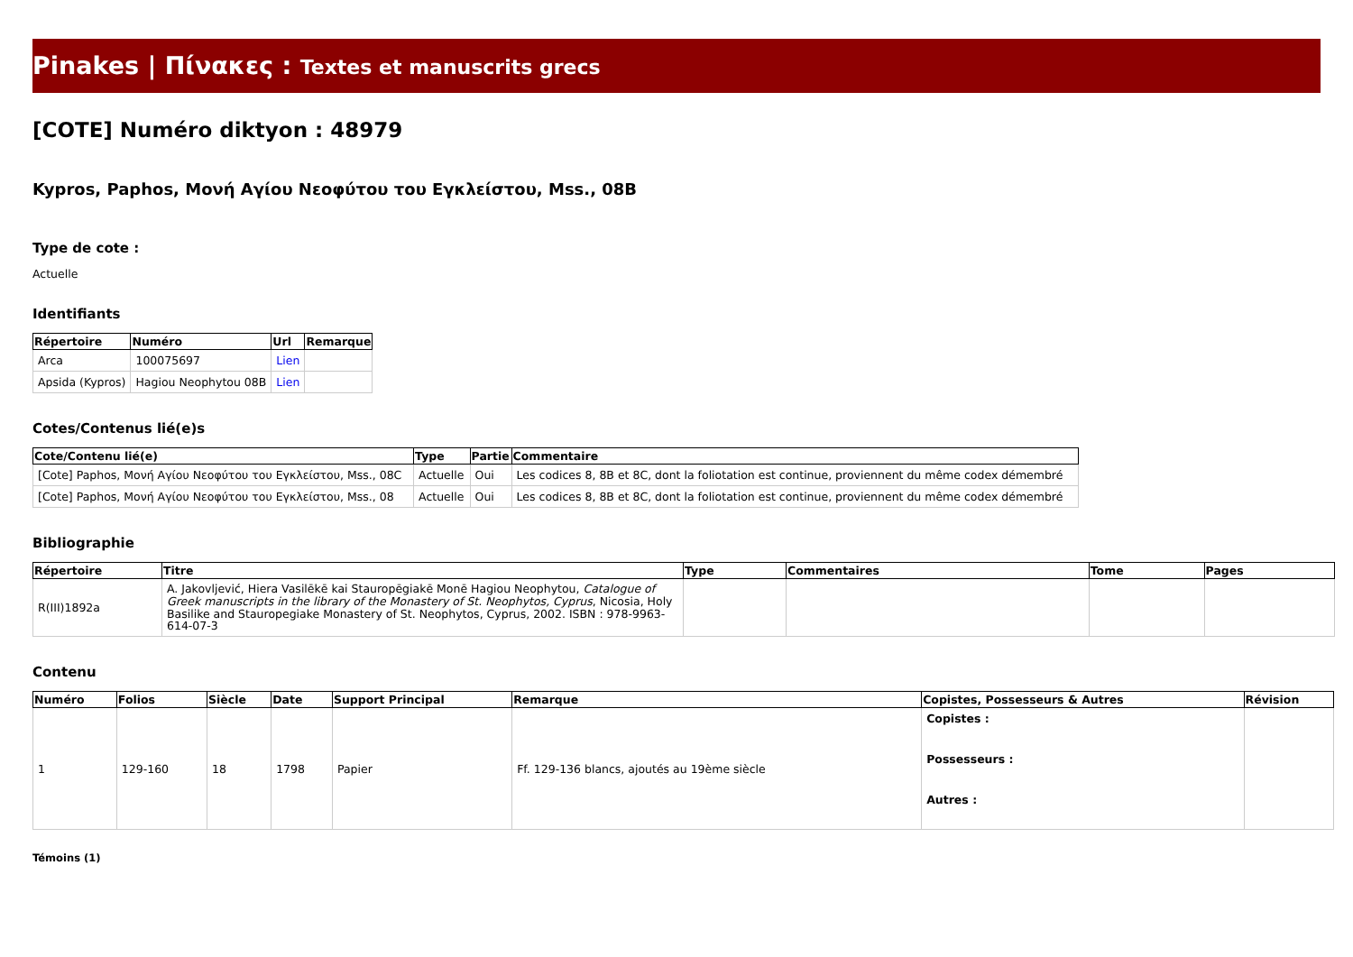Pinakes | Πίνακες : Textes et manuscrits grecs
[COTE] Numéro diktyon : 48979
Kypros, Paphos, Μονή Αγίου Νεοφύτου του Εγκλείστου, Mss., 08B
Type de cote :
Actuelle
Identifiants
| Répertoire | Numéro | Url | Remarque |
| --- | --- | --- | --- |
| Arca | 100075697 | Lien | |
| Apsida (Kypros) | Hagiou Neophytou 08B | Lien | |
Cotes/Contenus lié(e)s
| Cote/Contenu lié(e) | Type | Partie | Commentaire |
| --- | --- | --- | --- |
| [Cote] Paphos, Μονή Αγίου Νεοφύτου του Εγκλείστου, Mss., 08C | Actuelle | Oui | Les codices 8, 8B et 8C, dont la foliotation est continue, proviennent du même codex démembré |
| [Cote] Paphos, Μονή Αγίου Νεοφύτου του Εγκλείστου, Mss., 08 | Actuelle | Oui | Les codices 8, 8B et 8C, dont la foliotation est continue, proviennent du même codex démembré |
Bibliographie
| Répertoire | Titre | Type | Commentaires | Tome | Pages |
| --- | --- | --- | --- | --- | --- |
| R(III)1892a | A. Jakovljević, Hiera Vasilēkē kai Stauropēgiakē Monē Hagiou Neophytou, Catalogue of Greek manuscripts in the library of the Monastery of St. Neophytos, Cyprus , Nicosia, Holy Basilike and Stauropegiake Monastery of St. Neophytos, Cyprus, 2002. ISBN : 978-9963-614-07-3 | | | | |
Contenu
| Numéro | Folios | Siècle | Date | Support Principal | Remarque | Copistes, Possesseurs & Autres | Révision |
| --- | --- | --- | --- | --- | --- | --- | --- |
| 1 | 129-160 | 18 | 1798 | Papier | Ff. 129-136 blancs, ajoutés au 19ème siècle | Copistes : Possesseurs : Autres : | |
Témoins (1)